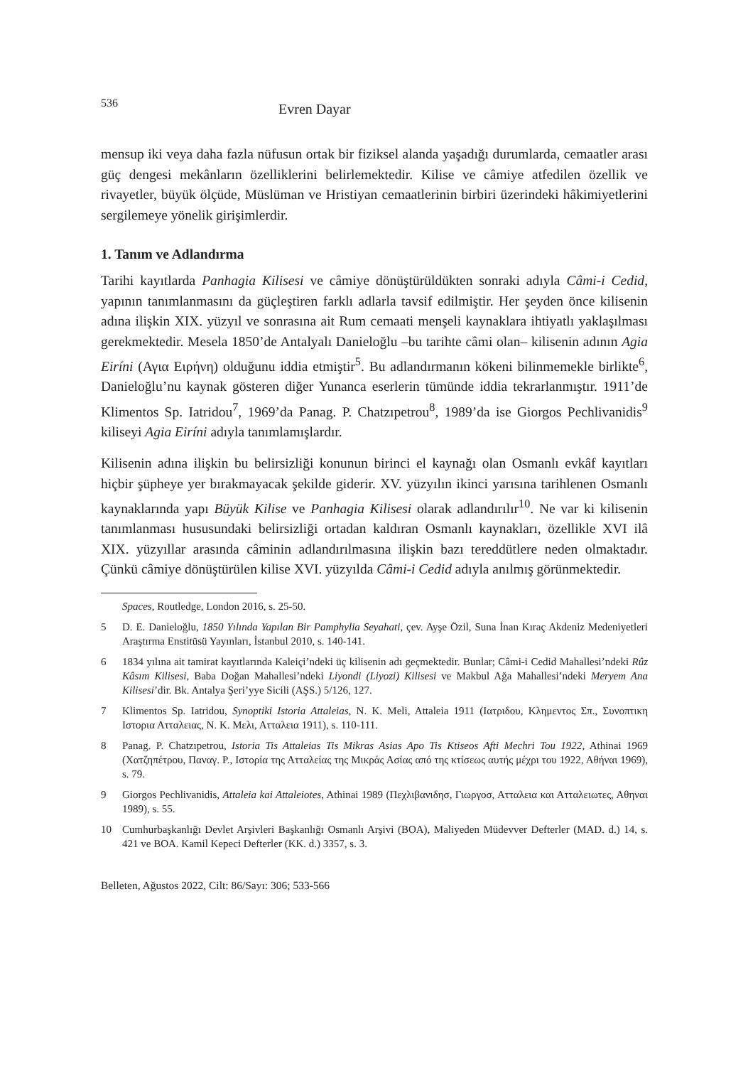536 Evren Dayar
mensup iki veya daha fazla nüfusun ortak bir fiziksel alanda yaşadığı durumlarda, cemaatler arası güç dengesi mekânların özelliklerini belirlemektedir. Kilise ve câmiye atfedilen özellik ve rivayetler, büyük ölçüde, Müslüman ve Hristiyan cemaatlerinin birbiri üzerindeki hâkimiyetlerini sergilemeye yönelik girişimlerdir.
1. Tanım ve Adlandırma
Tarihi kayıtlarda Panhagia Kilisesi ve câmiye dönüştürüldükten sonraki adıyla Câmi-i Cedid, yapının tanımlanmasını da güçleştiren farklı adlarla tavsif edilmiştir. Her şeyden önce kilisenin adına ilişkin XIX. yüzyıl ve sonrasına ait Rum cemaati menşeli kaynaklara ihtiyatlı yaklaşılması gerekmektedir. Mesela 1850’de Antalyalı Danieloğlu –bu tarihte câmi olan– kilisenin adının Agia Eiríni (Αγια Ειρήνη) olduğunu iddia etmiştir<sup>5</sup>. Bu adlandırmanın kökeni bilinmemekle birlikte<sup>6</sup>, Danieloğlu’nu kaynak gösteren diğer Yunanca eserlerin tümünde iddia tekrarlanmıştır. 1911’de Klimentos Sp. Iatridou<sup>7</sup>, 1969’da Panag. P. Chatzıpetrou<sup>8</sup>, 1989’da ise Giorgos Pechlivanidis<sup>9</sup> kiliseyi Agia Eiríni adıyla tanımlamışlardır.
Kilisenin adına ilişkin bu belirsizliği konunun birinci el kaynağı olan Osmanlı evkâf kayıtları hiçbir şüpheye yer bırakmayacak şekilde giderir. XV. yüzyılın ikinci yarısına tarihlenen Osmanlı kaynaklarında yapı Büyük Kilise ve Panhagia Kilisesi olarak adlandırılır<sup>10</sup>. Ne var ki kilisenin tanımlanması hususundaki belirsizliği ortadan kaldıran Osmanlı kaynakları, özellikle XVI ilâ XIX. yüzyıllar arasında câminin adlandırılmasına ilişkin bazı tereddütlere neden olmaktadır. Çünkü câmiye dönüştürülen kilise XVI. yüzyılda Câmi-i Cedid adıyla anılmış görünmektedir.
Spaces, Routledge, London 2016, s. 25-50.
5 D. E. Danieloğlu, 1850 Yılında Yapılan Bir Pamphylia Seyahati, çev. Ayşe Özil, Suna İnan Kıraç Akdeniz Medeniyetleri Araştırma Enstitüsü Yayınları, İstanbul 2010, s. 140-141.
6 1834 yılına ait tamirat kayıtlarında Kaleiçi’ndeki üç kilisenin adı geçmektedir. Bunlar; Câmi-i Cedid Mahallesi’ndeki Rûz Kâsım Kilisesi, Baba Doğan Mahallesi’ndeki Liyondi (Liyozi) Kilisesi ve Makbul Ağa Mahallesi’ndeki Meryem Ana Kilisesi’dir. Bk. Antalya Şeri’yye Sicili (AŞS.) 5/126, 127.
7 Klimentos Sp. Iatridou, Synoptiki Istoria Attaleias, N. K. Meli, Attaleia 1911 (Ιατριδου, Κλημεντος Σπ., Συνοπτικη Ιστορια Ατταλειας, Ν. Κ. Μελι, Ατταλεια 1911), s. 110-111.
8 Panag. P. Chatzıpetrou, Istoria Tis Attaleias Tis Mikras Asias Apo Tis Ktiseos Afti Mechri Tou 1922, Athinai 1969 (Χατζηπέτρου, Παναγ. Ρ., Ιστορία της Ατταλείας της Μικράς Ασίας από της κτίσεως αυτής μέχρι του 1922, Αθήναι 1969), s. 79.
9 Giorgos Pechlivanidis, Attaleia kai Attaleiotes, Athinai 1989 (Πεχλιβανιδησ, Γιωργοσ, Ατταλεια και Ατταλειωτες, Αθηναι 1989), s. 55.
10 Cumhurbaşkanlığı Devlet Arşivleri Başkanlığı Osmanlı Arşivi (BOA), Maliyeden Müdevver Defterler (MAD. d.) 14, s. 421 ve BOA. Kamil Kepeci Defterler (KK. d.) 3357, s. 3.
Belleten, Ağustos 2022, Cilt: 86/Sayı: 306; 533-566